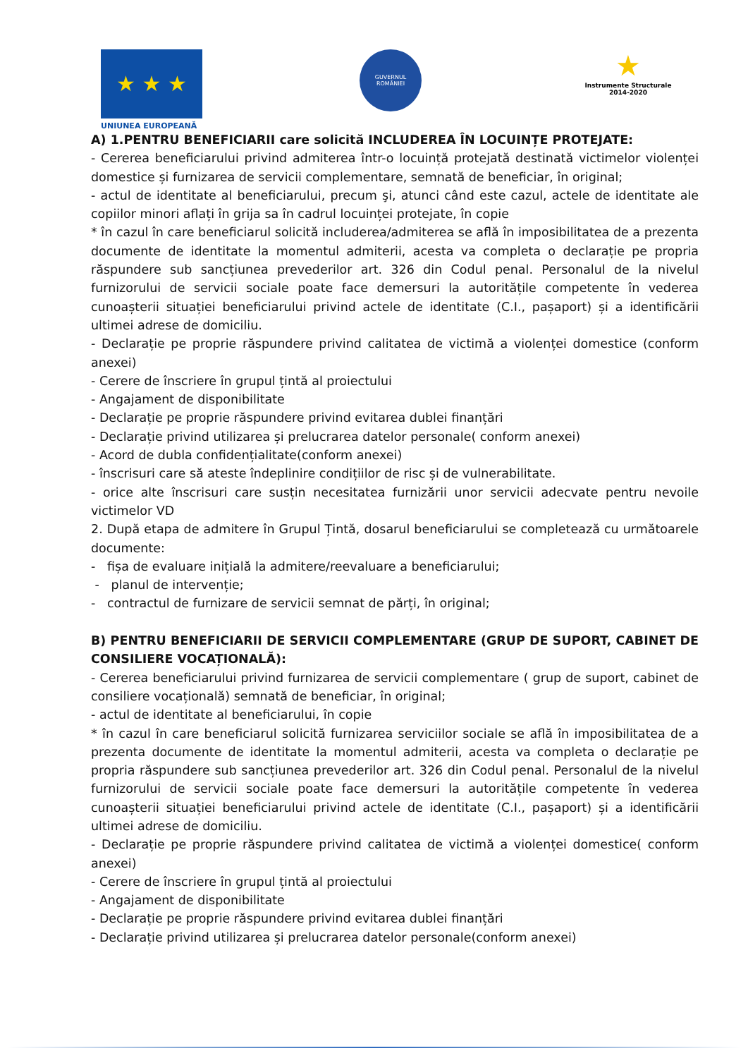★ ★ ★
UNIUNEA EUROPEANĂ
GUVERNUL
ROMÂNIEI
★
Instrumente Structurale
2014-2020
A) 1.PENTRU BENEFICIARII care solicită INCLUDEREA ÎN LOCUINȚE PROTEJATE:
- Cererea beneficiarului privind admiterea într-o locuință protejată destinată victimelor violenței domestice și furnizarea de servicii complementare, semnată de beneficiar, în original;
- actul de identitate al beneficiarului, precum şi, atunci când este cazul, actele de identitate ale copiilor minori aflați în grija sa în cadrul locuinței protejate, în copie
* în cazul în care beneficiarul solicită includerea/admiterea se află în imposibilitatea de a prezenta documente de identitate la momentul admiterii, acesta va completa o declarație pe propria răspundere sub sancțiunea prevederilor art. 326 din Codul penal. Personalul de la nivelul furnizorului de servicii sociale poate face demersuri la autoritățile competente în vederea cunoașterii situației beneficiarului privind actele de identitate (C.I., pașaport) și a identificării ultimei adrese de domiciliu.
- Declarație pe proprie răspundere privind calitatea de victimă a violenței domestice (conform anexei)
- Cerere de înscriere în grupul țintă al proiectului
- Angajament de disponibilitate
- Declarație pe proprie răspundere privind evitarea dublei finanțări
- Declarație privind utilizarea și prelucrarea datelor personale( conform anexei)
- Acord de dubla confidențialitate(conform anexei)
- înscrisuri care să ateste îndeplinire condițiilor de risc și de vulnerabilitate.
- orice alte înscrisuri care susțin necesitatea furnizării unor servicii adecvate pentru nevoile victimelor VD
2. După etapa de admitere în Grupul Țintă, dosarul beneficiarului se completează cu următoarele documente:
- fișa de evaluare inițială la admitere/reevaluare a beneficiarului;
- planul de intervenție;
- contractul de furnizare de servicii semnat de părți, în original;
B) PENTRU BENEFICIARII DE SERVICII COMPLEMENTARE (GRUP DE SUPORT, CABINET DE CONSILIERE VOCAȚIONALĂ):
- Cererea beneficiarului privind furnizarea de servicii complementare ( grup de suport, cabinet de consiliere vocațională) semnată de beneficiar, în original;
- actul de identitate al beneficiarului, în copie
* în cazul în care beneficiarul solicită furnizarea serviciilor sociale se află în imposibilitatea de a prezenta documente de identitate la momentul admiterii, acesta va completa o declarație pe propria răspundere sub sancțiunea prevederilor art. 326 din Codul penal. Personalul de la nivelul furnizorului de servicii sociale poate face demersuri la autoritățile competente în vederea cunoașterii situației beneficiarului privind actele de identitate (C.I., pașaport) și a identificării ultimei adrese de domiciliu.
- Declarație pe proprie răspundere privind calitatea de victimă a violenței domestice( conform anexei)
- Cerere de înscriere în grupul țintă al proiectului
- Angajament de disponibilitate
- Declarație pe proprie răspundere privind evitarea dublei finanțări
- Declarație privind utilizarea și prelucrarea datelor personale(conform anexei)